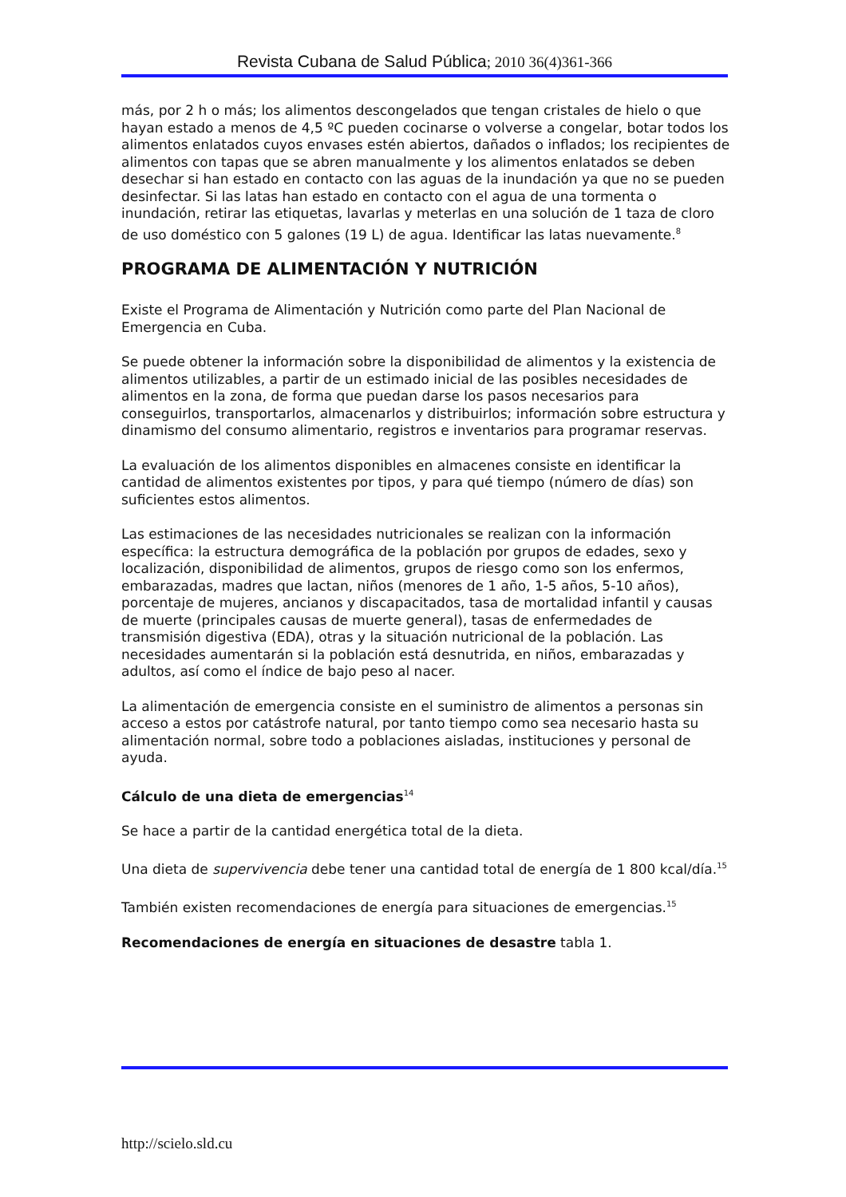Revista Cubana de Salud Pública; 2010 36(4)361-366
más, por 2 h o más; los alimentos descongelados que tengan cristales de hielo o que hayan estado a menos de 4,5 ºC pueden cocinarse o volverse a congelar, botar todos los alimentos enlatados cuyos envases estén abiertos, dañados o inflados; los recipientes de alimentos con tapas que se abren manualmente y los alimentos enlatados se deben desechar si han estado en contacto con las aguas de la inundación ya que no se pueden desinfectar. Si las latas han estado en contacto con el agua de una tormenta o inundación, retirar las etiquetas, lavarlas y meterlas en una solución de 1 taza de cloro de uso doméstico con 5 galones (19 L) de agua. Identificar las latas nuevamente.<sup>8</sup>
PROGRAMA DE ALIMENTACIÓN Y NUTRICIÓN
Existe el Programa de Alimentación y Nutrición como parte del Plan Nacional de Emergencia en Cuba.
Se puede obtener la información sobre la disponibilidad de alimentos y la existencia de alimentos utilizables, a partir de un estimado inicial de las posibles necesidades de alimentos en la zona, de forma que puedan darse los pasos necesarios para conseguirlos, transportarlos, almacenarlos y distribuirlos; información sobre estructura y dinamismo del consumo alimentario, registros e inventarios para programar reservas.
La evaluación de los alimentos disponibles en almacenes consiste en identificar la cantidad de alimentos existentes por tipos, y para qué tiempo (número de días) son suficientes estos alimentos.
Las estimaciones de las necesidades nutricionales se realizan con la información específica: la estructura demográfica de la población por grupos de edades, sexo y localización, disponibilidad de alimentos, grupos de riesgo como son los enfermos, embarazadas, madres que lactan, niños (menores de 1 año, 1-5 años, 5-10 años), porcentaje de mujeres, ancianos y discapacitados, tasa de mortalidad infantil y causas de muerte (principales causas de muerte general), tasas de enfermedades de transmisión digestiva (EDA), otras y la situación nutricional de la población. Las necesidades aumentarán si la población está desnutrida, en niños, embarazadas y adultos, así como el índice de bajo peso al nacer.
La alimentación de emergencia consiste en el suministro de alimentos a personas sin acceso a estos por catástrofe natural, por tanto tiempo como sea necesario hasta su alimentación normal, sobre todo a poblaciones aisladas, instituciones y personal de ayuda.
Cálculo de una dieta de emergencias<sup>14</sup>
Se hace a partir de la cantidad energética total de la dieta.
Una dieta de supervivencia debe tener una cantidad total de energía de 1 800 kcal/día.<sup>15</sup>
También existen recomendaciones de energía para situaciones de emergencias.<sup>15</sup>
Recomendaciones de energía en situaciones de desastre tabla 1.
http://scielo.sld.cu